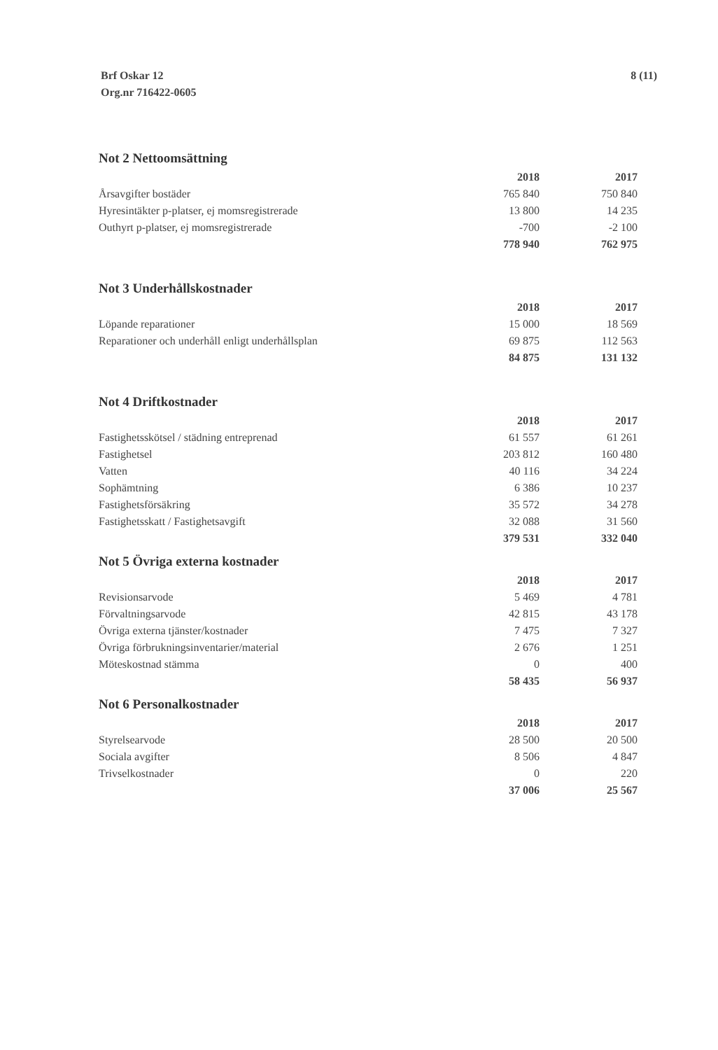Brf Oskar 12
Org.nr 716422-0605
8 (11)
Not 2 Nettoomsättning
| | 2018 | 2017 |
| Årsavgifter bostäder | 765 840 | 750 840 |
| Hyresintäkter p-platser, ej momsregistrerade | 13 800 | 14 235 |
| Outhyrt p-platser, ej momsregistrerade | -700 | -2 100 |
| | 778 940 | 762 975 |
Not 3 Underhållskostnader
| | 2018 | 2017 |
| Löpande reparationer | 15 000 | 18 569 |
| Reparationer och underhåll enligt underhållsplan | 69 875 | 112 563 |
| | 84 875 | 131 132 |
Not 4 Driftkostnader
| | 2018 | 2017 |
| Fastighetsskötsel / städning entreprenad | 61 557 | 61 261 |
| Fastighetsel | 203 812 | 160 480 |
| Vatten | 40 116 | 34 224 |
| Sophämtning | 6 386 | 10 237 |
| Fastighetsförsäkring | 35 572 | 34 278 |
| Fastighetsskatt / Fastighetsavgift | 32 088 | 31 560 |
| | 379 531 | 332 040 |
Not 5 Övriga externa kostnader
| | 2018 | 2017 |
| Revisionsarvode | 5 469 | 4 781 |
| Förvaltningsarvode | 42 815 | 43 178 |
| Övriga externa tjänster/kostnader | 7 475 | 7 327 |
| Övriga förbrukningsinventarier/material | 2 676 | 1 251 |
| Möteskostnad stämma | 0 | 400 |
| | 58 435 | 56 937 |
Not 6 Personalkostnader
| | 2018 | 2017 |
| Styrelsearvode | 28 500 | 20 500 |
| Sociala avgifter | 8 506 | 4 847 |
| Trivselkostnader | 0 | 220 |
| | 37 006 | 25 567 |